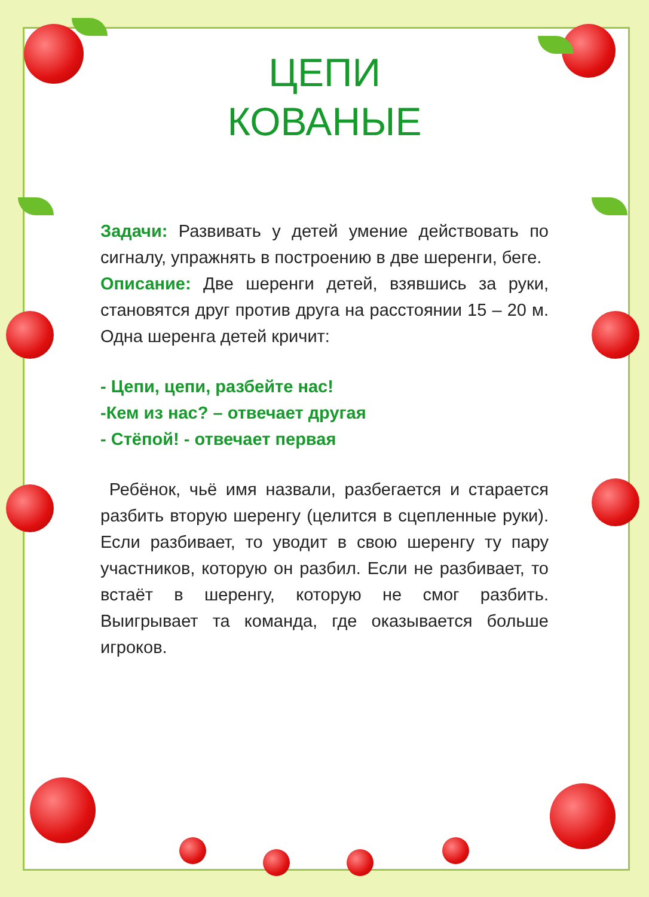ЦЕПИ
КОВАНЫЕ
Задачи: Развивать у детей умение действовать по сигналу, упражнять в построению в две шеренги, беге.
Описание: Две шеренги детей, взявшись за руки, становятся друг против друга на расстоянии 15 – 20 м. Одна шеренга детей кричит:
- Цепи, цепи, разбейте нас!
-Кем из нас? – отвечает другая
- Стёпой! - отвечает первая
Ребёнок, чьё имя назвали, разбегается и старается разбить вторую шеренгу (целится в сцепленные руки). Если разбивает, то уводит в свою шеренгу ту пару участников, которую он разбил. Если не разбивает, то встаёт в шеренгу, которую не смог разбить. Выигрывает та команда, где оказывается больше игроков.